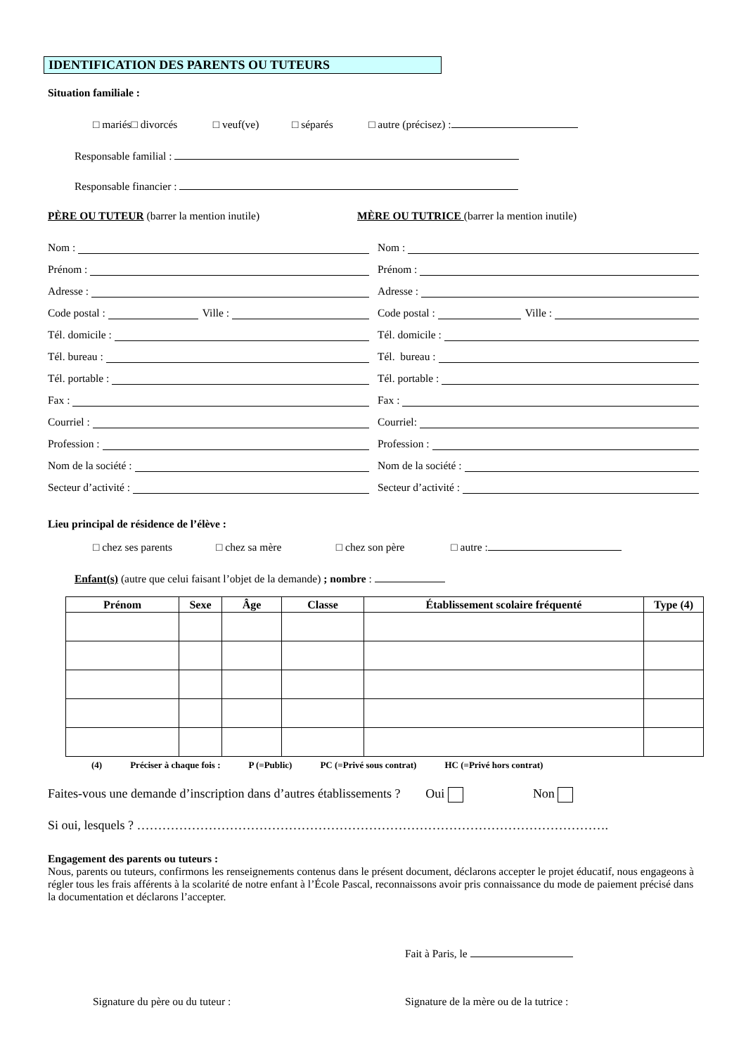IDENTIFICATION DES PARENTS OU TUTEURS
Situation familiale :
□ mariés□ divorcés □ veuf(ve) □ séparés □ autre (précisez) :
Responsable familial :
Responsable financier :
PÈRE OU TUTEUR (barrer la mention inutile) MÈRE OU TUTRICE (barrer la mention inutile)
Nom :
Prénom :
Adresse :
Code postal :
Ville :
Tél. domicile :
Tél. bureau :
Tél. portable :
Fax :
Courriel :
Profession :
Nom de la société :
Secteur d’activité :
Nom :
Prénom :
Adresse :
Code postal :
Ville :
Tél. domicile :
Tél. bureau :
Tél. portable :
Fax :
Courriel:
Profession :
Nom de la société :
Secteur d’activité :
Lieu principal de résidence de l’élève :
□ chez ses parents □ chez sa mère □ chez son père □ autre :
Enfant(s) (autre que celui faisant l’objet de la demande) ; nombre :
| Prénom | Sexe | Âge | Classe | Établissement scolaire fréquenté | Type (4) |
| --- | --- | --- | --- | --- | --- |
(4) Préciser à chaque fois : P (=Public) PC (=Privé sous contrat) HC (=Privé hors contrat)
Faites-vous une demande d’inscription dans d’autres établissements ? Oui Non
Si oui, lesquels ? ………………………………………………………………………………………………….
Engagement des parents ou tuteurs :
Nous, parents ou tuteurs, confirmons les renseignements contenus dans le présent document, déclarons accepter le projet éducatif, nous engageons à régler tous les frais afférents à la scolarité de notre enfant à l’École Pascal, reconnaissons avoir pris connaissance du mode de paiement précisé dans la documentation et déclarons l’accepter.
Fait à Paris, le
Signature du père ou du tuteur : Signature de la mère ou de la tutrice :